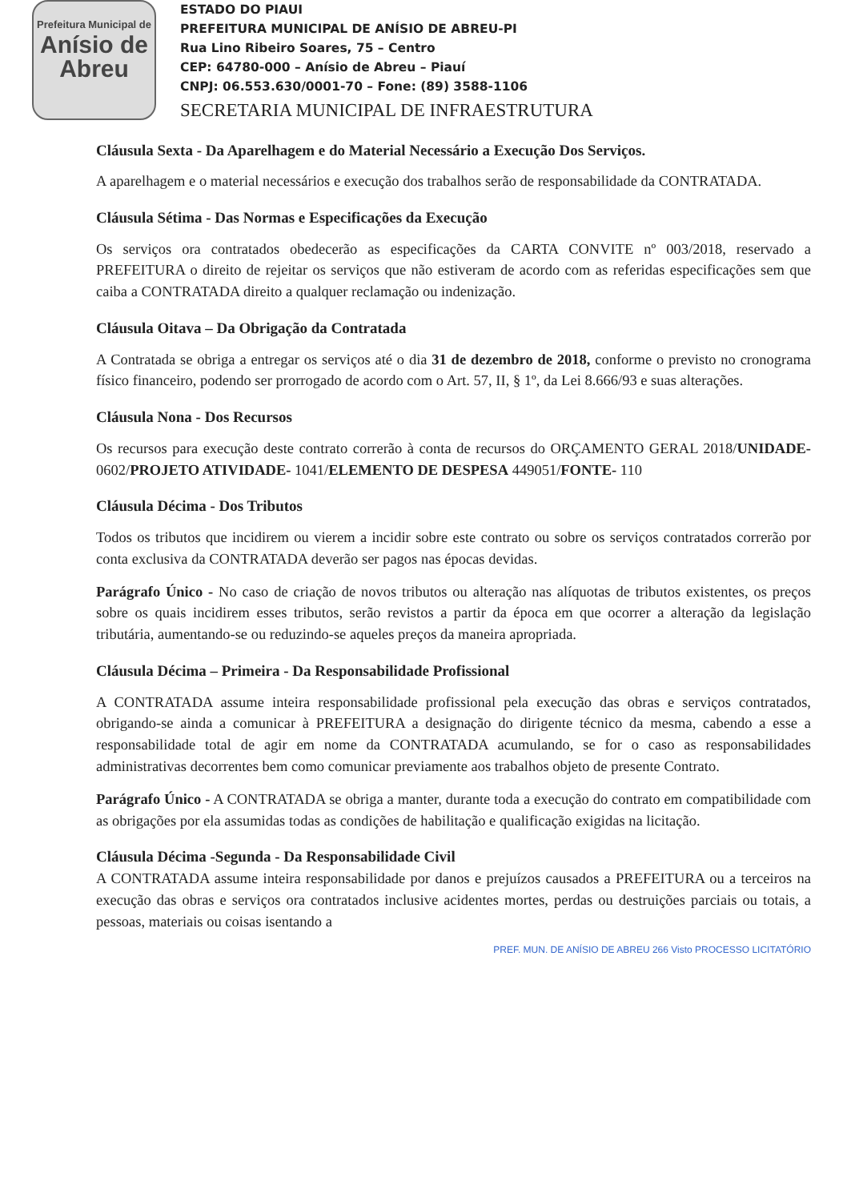Prefeitura Municipal de
Anísio de Abreu
ESTADO DO PIAUI
PREFEITURA MUNICIPAL DE ANÍSIO DE ABREU-PI
Rua Lino Ribeiro Soares, 75 – Centro
CEP: 64780-000 – Anísio de Abreu – Piauí
CNPJ: 06.553.630/0001-70 – Fone: (89) 3588-1106
SECRETARIA MUNICIPAL DE INFRAESTRUTURA
Cláusula Sexta - Da Aparelhagem e do Material Necessário a Execução Dos Serviços.
A aparelhagem e o material necessários e execução dos trabalhos serão de responsabilidade da CONTRATADA.
Cláusula Sétima - Das Normas e Especificações da Execução
Os serviços ora contratados obedecerão as especificações da CARTA CONVITE nº 003/2018, reservado a PREFEITURA o direito de rejeitar os serviços que não estiveram de acordo com as referidas especificações sem que caiba a CONTRATADA direito a qualquer reclamação ou indenização.
Cláusula Oitava – Da Obrigação da Contratada
A Contratada se obriga a entregar os serviços até o dia 31 de dezembro de 2018, conforme o previsto no cronograma físico financeiro, podendo ser prorrogado de acordo com o Art. 57, II, § 1º, da Lei 8.666/93 e suas alterações.
Cláusula Nona - Dos Recursos
Os recursos para execução deste contrato correrão à conta de recursos do ORÇAMENTO GERAL 2018/UNIDADE- 0602/PROJETO ATIVIDADE- 1041/ELEMENTO DE DESPESA 449051/FONTE- 110
Cláusula Décima - Dos Tributos
Todos os tributos que incidirem ou vierem a incidir sobre este contrato ou sobre os serviços contratados correrão por conta exclusiva da CONTRATADA deverão ser pagos nas épocas devidas.
Parágrafo Único - No caso de criação de novos tributos ou alteração nas alíquotas de tributos existentes, os preços sobre os quais incidirem esses tributos, serão revistos a partir da época em que ocorrer a alteração da legislação tributária, aumentando-se ou reduzindo-se aqueles preços da maneira apropriada.
Cláusula Décima – Primeira - Da Responsabilidade Profissional
A CONTRATADA assume inteira responsabilidade profissional pela execução das obras e serviços contratados, obrigando-se ainda a comunicar à PREFEITURA a designação do dirigente técnico da mesma, cabendo a esse a responsabilidade total de agir em nome da CONTRATADA acumulando, se for o caso as responsabilidades administrativas decorrentes bem como comunicar previamente aos trabalhos objeto de presente Contrato.
Parágrafo Único - A CONTRATADA se obriga a manter, durante toda a execução do contrato em compatibilidade com as obrigações por ela assumidas todas as condições de habilitação e qualificação exigidas na licitação.
Cláusula Décima -Segunda - Da Responsabilidade Civil
A CONTRATADA assume inteira responsabilidade por danos e prejuízos causados a PREFEITURA ou a terceiros na execução das obras e serviços ora contratados inclusive acidentes mortes, perdas ou destruições parciais ou totais, a pessoas, materiais ou coisas isentando a
PREF. MUN. DE ANÍSIO DE ABREU 266 Visto PROCESSO LICITATÓRIO